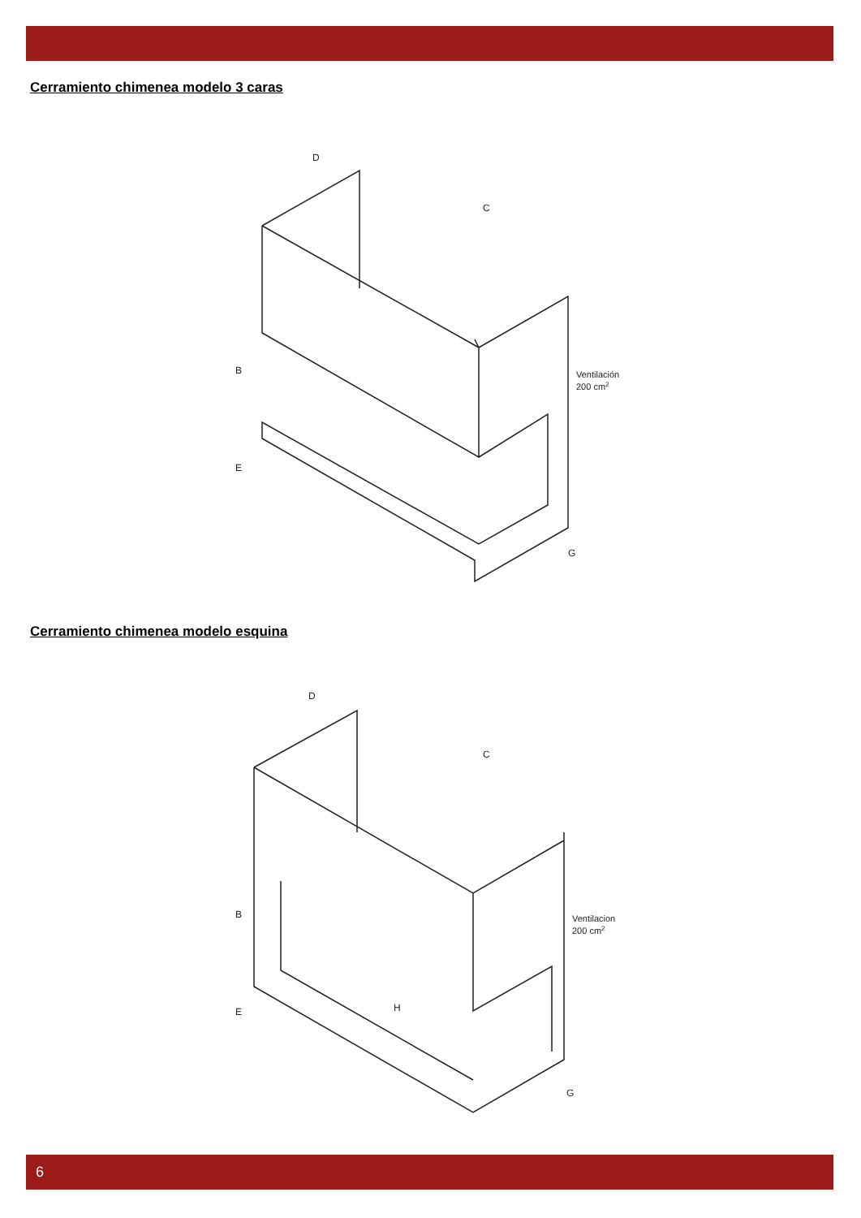Cerramiento chimenea modelo 3 caras
D
C
B
E
G
Ventilación
200 cm2
Cerramiento chimenea modelo esquina
D
C
B
E
H
G
Ventilacion
200 cm2
6